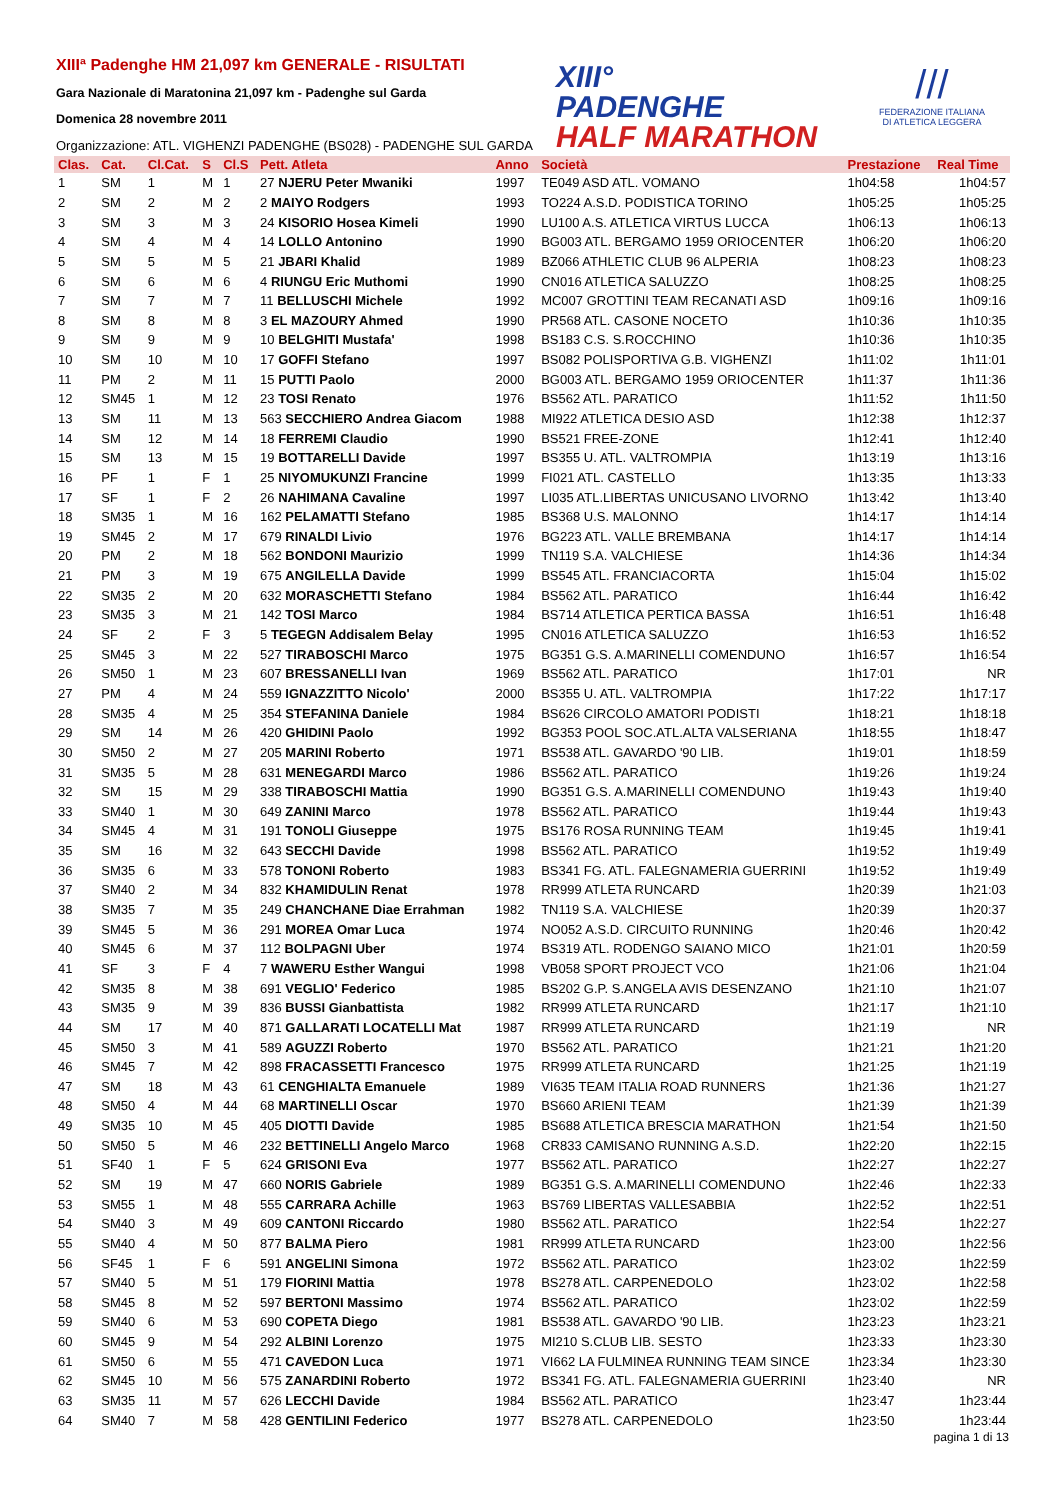XIIIª Padenghe HM 21,097 km GENERALE - RISULTATI
Gara Nazionale di Maratonina 21,097 km - Padenghe sul Garda
Domenica 28 novembre 2011
Organizzazione: ATL. VIGHENZI PADENGHE (BS028) - PADENGHE SUL GARDA
XIII°
PADENGHE
HALF MARATHON
///
FEDERAZIONE ITALIANA
DI ATLETICA LEGGERA
| Clas. | Cat. | Cl.Cat. | S | Cl.S | Pett. Atleta | Anno | Società | Prestazione | Real Time |
| --- | --- | --- | --- | --- | --- | --- | --- | --- | --- |
| 1 | SM | 1 | M | 1 | 27 NJERU Peter Mwaniki | 1997 | TE049 ASD ATL. VOMANO | 1h04:58 | 1h04:57 |
| 2 | SM | 2 | M | 2 | 2 MAIYO Rodgers | 1993 | TO224 A.S.D. PODISTICA TORINO | 1h05:25 | 1h05:25 |
| 3 | SM | 3 | M | 3 | 24 KISORIO Hosea Kimeli | 1990 | LU100 A.S. ATLETICA VIRTUS LUCCA | 1h06:13 | 1h06:13 |
| 4 | SM | 4 | M | 4 | 14 LOLLO Antonino | 1990 | BG003 ATL. BERGAMO 1959 ORIOCENTER | 1h06:20 | 1h06:20 |
| 5 | SM | 5 | M | 5 | 21 JBARI Khalid | 1989 | BZ066 ATHLETIC CLUB 96 ALPERIA | 1h08:23 | 1h08:23 |
| 6 | SM | 6 | M | 6 | 4 RIUNGU Eric Muthomi | 1990 | CN016 ATLETICA SALUZZO | 1h08:25 | 1h08:25 |
| 7 | SM | 7 | M | 7 | 11 BELLUSCHI Michele | 1992 | MC007 GROTTINI TEAM RECANATI ASD | 1h09:16 | 1h09:16 |
| 8 | SM | 8 | M | 8 | 3 EL MAZOURY Ahmed | 1990 | PR568 ATL. CASONE NOCETO | 1h10:36 | 1h10:35 |
| 9 | SM | 9 | M | 9 | 10 BELGHITI Mustafa' | 1998 | BS183 C.S. S.ROCCHINO | 1h10:36 | 1h10:35 |
| 10 | SM | 10 | M | 10 | 17 GOFFI Stefano | 1997 | BS082 POLISPORTIVA G.B. VIGHENZI | 1h11:02 | 1h11:01 |
| 11 | PM | 2 | M | 11 | 15 PUTTI Paolo | 2000 | BG003 ATL. BERGAMO 1959 ORIOCENTER | 1h11:37 | 1h11:36 |
| 12 | SM45 | 1 | M | 12 | 23 TOSI Renato | 1976 | BS562 ATL. PARATICO | 1h11:52 | 1h11:50 |
| 13 | SM | 11 | M | 13 | 563 SECCHIERO Andrea Giacom | 1988 | MI922 ATLETICA DESIO ASD | 1h12:38 | 1h12:37 |
| 14 | SM | 12 | M | 14 | 18 FERREMI Claudio | 1990 | BS521 FREE-ZONE | 1h12:41 | 1h12:40 |
| 15 | SM | 13 | M | 15 | 19 BOTTARELLI Davide | 1997 | BS355 U. ATL. VALTROMPIA | 1h13:19 | 1h13:16 |
| 16 | PF | 1 | F | 1 | 25 NIYOMUKUNZI Francine | 1999 | FI021 ATL. CASTELLO | 1h13:35 | 1h13:33 |
| 17 | SF | 1 | F | 2 | 26 NAHIMANA Cavaline | 1997 | LI035 ATL.LIBERTAS UNICUSANO LIVORNO | 1h13:42 | 1h13:40 |
| 18 | SM35 | 1 | M | 16 | 162 PELAMATTI Stefano | 1985 | BS368 U.S. MALONNO | 1h14:17 | 1h14:14 |
| 19 | SM45 | 2 | M | 17 | 679 RINALDI Livio | 1976 | BG223 ATL. VALLE BREMBANA | 1h14:17 | 1h14:14 |
| 20 | PM | 2 | M | 18 | 562 BONDONI Maurizio | 1999 | TN119 S.A. VALCHIESE | 1h14:36 | 1h14:34 |
| 21 | PM | 3 | M | 19 | 675 ANGILELLA Davide | 1999 | BS545 ATL. FRANCIACORTA | 1h15:04 | 1h15:02 |
| 22 | SM35 | 2 | M | 20 | 632 MORASCHETTI Stefano | 1984 | BS562 ATL. PARATICO | 1h16:44 | 1h16:42 |
| 23 | SM35 | 3 | M | 21 | 142 TOSI Marco | 1984 | BS714 ATLETICA PERTICA BASSA | 1h16:51 | 1h16:48 |
| 24 | SF | 2 | F | 3 | 5 TEGEGN Addisalem Belay | 1995 | CN016 ATLETICA SALUZZO | 1h16:53 | 1h16:52 |
| 25 | SM45 | 3 | M | 22 | 527 TIRABOSCHI Marco | 1975 | BG351 G.S. A.MARINELLI COMENDUNO | 1h16:57 | 1h16:54 |
| 26 | SM50 | 1 | M | 23 | 607 BRESSANELLI Ivan | 1969 | BS562 ATL. PARATICO | 1h17:01 | NR |
| 27 | PM | 4 | M | 24 | 559 IGNAZZITTO Nicolo' | 2000 | BS355 U. ATL. VALTROMPIA | 1h17:22 | 1h17:17 |
| 28 | SM35 | 4 | M | 25 | 354 STEFANINA Daniele | 1984 | BS626 CIRCOLO AMATORI PODISTI | 1h18:21 | 1h18:18 |
| 29 | SM | 14 | M | 26 | 420 GHIDINI Paolo | 1992 | BG353 POOL SOC.ATL.ALTA VALSERIANA | 1h18:55 | 1h18:47 |
| 30 | SM50 | 2 | M | 27 | 205 MARINI Roberto | 1971 | BS538 ATL. GAVARDO '90 LIB. | 1h19:01 | 1h18:59 |
| 31 | SM35 | 5 | M | 28 | 631 MENEGARDI Marco | 1986 | BS562 ATL. PARATICO | 1h19:26 | 1h19:24 |
| 32 | SM | 15 | M | 29 | 338 TIRABOSCHI Mattia | 1990 | BG351 G.S. A.MARINELLI COMENDUNO | 1h19:43 | 1h19:40 |
| 33 | SM40 | 1 | M | 30 | 649 ZANINI Marco | 1978 | BS562 ATL. PARATICO | 1h19:44 | 1h19:43 |
| 34 | SM45 | 4 | M | 31 | 191 TONOLI Giuseppe | 1975 | BS176 ROSA RUNNING TEAM | 1h19:45 | 1h19:41 |
| 35 | SM | 16 | M | 32 | 643 SECCHI Davide | 1998 | BS562 ATL. PARATICO | 1h19:52 | 1h19:49 |
| 36 | SM35 | 6 | M | 33 | 578 TONONI Roberto | 1983 | BS341 FG. ATL. FALEGNAMERIA GUERRINI | 1h19:52 | 1h19:49 |
| 37 | SM40 | 2 | M | 34 | 832 KHAMIDULIN Renat | 1978 | RR999 ATLETA RUNCARD | 1h20:39 | 1h21:03 |
| 38 | SM35 | 7 | M | 35 | 249 CHANCHANE Diae Errahman | 1982 | TN119 S.A. VALCHIESE | 1h20:39 | 1h20:37 |
| 39 | SM45 | 5 | M | 36 | 291 MOREA Omar Luca | 1974 | NO052 A.S.D. CIRCUITO RUNNING | 1h20:46 | 1h20:42 |
| 40 | SM45 | 6 | M | 37 | 112 BOLPAGNI Uber | 1974 | BS319 ATL. RODENGO SAIANO MICO | 1h21:01 | 1h20:59 |
| 41 | SF | 3 | F | 4 | 7 WAWERU Esther Wangui | 1998 | VB058 SPORT PROJECT VCO | 1h21:06 | 1h21:04 |
| 42 | SM35 | 8 | M | 38 | 691 VEGLIO' Federico | 1985 | BS202 G.P. S.ANGELA AVIS DESENZANO | 1h21:10 | 1h21:07 |
| 43 | SM35 | 9 | M | 39 | 836 BUSSI Gianbattista | 1982 | RR999 ATLETA RUNCARD | 1h21:17 | 1h21:10 |
| 44 | SM | 17 | M | 40 | 871 GALLARATI LOCATELLI Mat | 1987 | RR999 ATLETA RUNCARD | 1h21:19 | NR |
| 45 | SM50 | 3 | M | 41 | 589 AGUZZI Roberto | 1970 | BS562 ATL. PARATICO | 1h21:21 | 1h21:20 |
| 46 | SM45 | 7 | M | 42 | 898 FRACASSETTI Francesco | 1975 | RR999 ATLETA RUNCARD | 1h21:25 | 1h21:19 |
| 47 | SM | 18 | M | 43 | 61 CENGHIALTA Emanuele | 1989 | VI635 TEAM ITALIA ROAD RUNNERS | 1h21:36 | 1h21:27 |
| 48 | SM50 | 4 | M | 44 | 68 MARTINELLI Oscar | 1970 | BS660 ARIENI TEAM | 1h21:39 | 1h21:39 |
| 49 | SM35 | 10 | M | 45 | 405 DIOTTI Davide | 1985 | BS688 ATLETICA BRESCIA MARATHON | 1h21:54 | 1h21:50 |
| 50 | SM50 | 5 | M | 46 | 232 BETTINELLI Angelo Marco | 1968 | CR833 CAMISANO RUNNING A.S.D. | 1h22:20 | 1h22:15 |
| 51 | SF40 | 1 | F | 5 | 624 GRISONI Eva | 1977 | BS562 ATL. PARATICO | 1h22:27 | 1h22:27 |
| 52 | SM | 19 | M | 47 | 660 NORIS Gabriele | 1989 | BG351 G.S. A.MARINELLI COMENDUNO | 1h22:46 | 1h22:33 |
| 53 | SM55 | 1 | M | 48 | 555 CARRARA Achille | 1963 | BS769 LIBERTAS VALLESABBIA | 1h22:52 | 1h22:51 |
| 54 | SM40 | 3 | M | 49 | 609 CANTONI Riccardo | 1980 | BS562 ATL. PARATICO | 1h22:54 | 1h22:27 |
| 55 | SM40 | 4 | M | 50 | 877 BALMA Piero | 1981 | RR999 ATLETA RUNCARD | 1h23:00 | 1h22:56 |
| 56 | SF45 | 1 | F | 6 | 591 ANGELINI Simona | 1972 | BS562 ATL. PARATICO | 1h23:02 | 1h22:59 |
| 57 | SM40 | 5 | M | 51 | 179 FIORINI Mattia | 1978 | BS278 ATL. CARPENEDOLO | 1h23:02 | 1h22:58 |
| 58 | SM45 | 8 | M | 52 | 597 BERTONI Massimo | 1974 | BS562 ATL. PARATICO | 1h23:02 | 1h22:59 |
| 59 | SM40 | 6 | M | 53 | 690 COPETA Diego | 1981 | BS538 ATL. GAVARDO '90 LIB. | 1h23:23 | 1h23:21 |
| 60 | SM45 | 9 | M | 54 | 292 ALBINI Lorenzo | 1975 | MI210 S.CLUB LIB. SESTO | 1h23:33 | 1h23:30 |
| 61 | SM50 | 6 | M | 55 | 471 CAVEDON Luca | 1971 | VI662 LA FULMINEA RUNNING TEAM SINCE | 1h23:34 | 1h23:30 |
| 62 | SM45 | 10 | M | 56 | 575 ZANARDINI Roberto | 1972 | BS341 FG. ATL. FALEGNAMERIA GUERRINI | 1h23:40 | NR |
| 63 | SM35 | 11 | M | 57 | 626 LECCHI Davide | 1984 | BS562 ATL. PARATICO | 1h23:47 | 1h23:44 |
| 64 | SM40 | 7 | M | 58 | 428 GENTILINI Federico | 1977 | BS278 ATL. CARPENEDOLO | 1h23:50 | 1h23:44 |
pagina 1 di 13